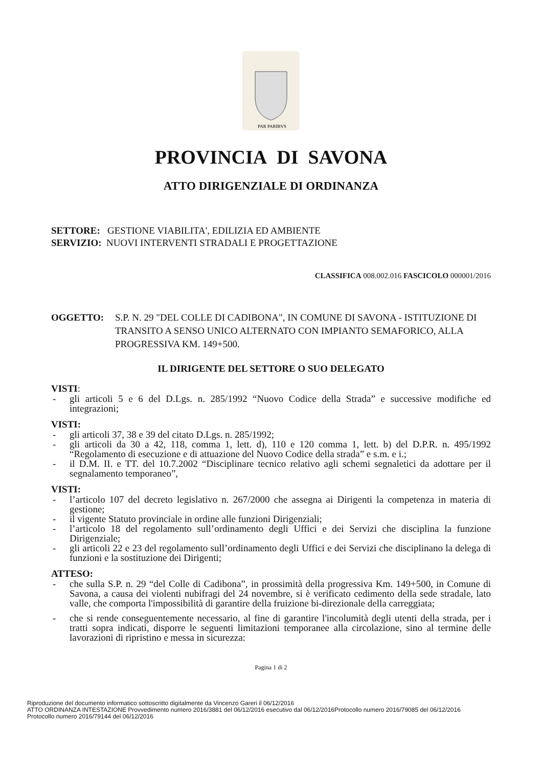PAR PARIBVS
PROVINCIA DI SAVONA
ATTO DIRIGENZIALE DI ORDINANZA
SETTORE: GESTIONE VIABILITA', EDILIZIA ED AMBIENTE
SERVIZIO: NUOVI INTERVENTI STRADALI E PROGETTAZIONE
CLASSIFICA 008.002.016 FASCICOLO 000001/2016
OGGETTO: S.P. N. 29 "DEL COLLE DI CADIBONA", IN COMUNE DI SAVONA - ISTITUZIONE DI TRANSITO A SENSO UNICO ALTERNATO CON IMPIANTO SEMAFORICO, ALLA PROGRESSIVA KM. 149+500.
IL DIRIGENTE DEL SETTORE O SUO DELEGATO
VISTI:
- gli articoli 5 e 6 del D.Lgs. n. 285/1992 “Nuovo Codice della Strada” e successive modifiche ed integrazioni;
VISTI:
- gli articoli 37, 38 e 39 del citato D.Lgs. n. 285/1992;
- gli articoli da 30 a 42, 118, comma 1, lett. d), 110 e 120 comma 1, lett. b) del D.P.R. n. 495/1992 “Regolamento di esecuzione e di attuazione del Nuovo Codice della strada” e s.m. e i.;
- il D.M. II. e TT. del 10.7.2002 “Disciplinare tecnico relativo agli schemi segnaletici da adottare per il segnalamento temporaneo”,
VISTI:
- l’articolo 107 del decreto legislativo n. 267/2000 che assegna ai Dirigenti la competenza in materia di gestione;
- il vigente Statuto provinciale in ordine alle funzioni Dirigenziali;
- l’articolo 18 del regolamento sull’ordinamento degli Uffici e dei Servizi che disciplina la funzione Dirigenziale;
- gli articoli 22 e 23 del regolamento sull’ordinamento degli Uffici e dei Servizi che disciplinano la delega di funzioni e la sostituzione dei Dirigenti;
ATTESO:
- che sulla S.P. n. 29 “del Colle di Cadibona”, in prossimità della progressiva Km. 149+500, in Comune di Savona, a causa dei violenti nubifragi del 24 novembre, si è verificato cedimento della sede stradale, lato valle, che comporta l'impossibilità di garantire della fruizione bi-direzionale della carreggiata;
- che si rende conseguentemente necessario, al fine di garantire l'incolumità degli utenti della strada, per i tratti sopra indicati, disporre le seguenti limitazioni temporanee alla circolazione, sino al termine delle lavorazioni di ripristino e messa in sicurezza:
Pagina 1 di 2
Riproduzione del documento informatico sottoscritto digitalmente da Vincenzo Gareri il 06/12/2016
ATTO ORDINANZA INTESTAZIONE Provvedimento numero 2016/3881 del 06/12/2016 esecutivo dal 06/12/2016Protocollo numero 2016/79085 del 06/12/2016
Protocollo numero 2016/79144 del 06/12/2016